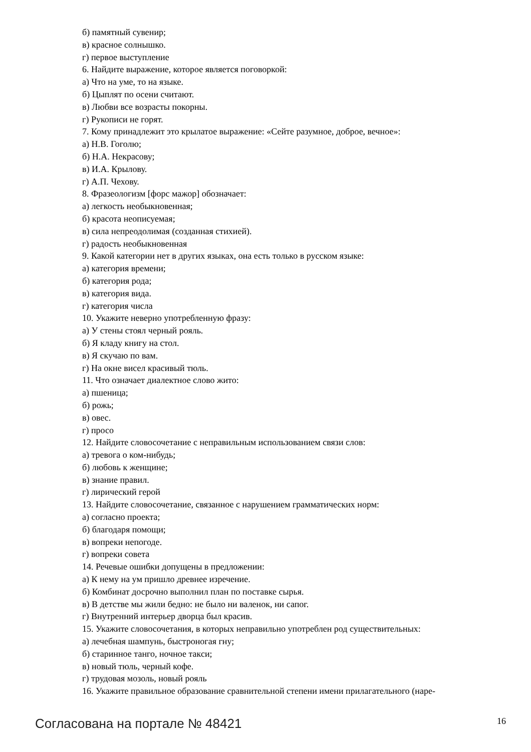б) памятный сувенир;
в) красное солнышко.
г) первое выступление
6. Найдите выражение, которое является поговоркой:
а) Что на уме, то на языке.
б) Цыплят по осени считают.
в) Любви все возрасты покорны.
г) Рукописи не горят.
7. Кому принадлежит это крылатое выражение: «Сейте разумное, доброе, вечное»:
а) Н.В. Гоголю;
б) Н.А. Некрасову;
в) И.А. Крылову.
г) А.П. Чехову.
8. Фразеологизм [форс мажор] обозначает:
а) легкость необыкновенная;
б) красота неописуемая;
в) сила непреодолимая (созданная стихией).
г) радость необыкновенная
9. Какой категории нет в других языках, она есть только в русском языке:
а) категория времени;
б) категория рода;
в) категория вида.
г) категория числа
10. Укажите неверно употребленную фразу:
а) У стены стоял черный рояль.
б) Я кладу книгу на стол.
в) Я скучаю по вам.
г) На окне висел красивый тюль.
11. Что означает диалектное слово жито:
а) пшеница;
б) рожь;
в) овес.
г) просо
12. Найдите словосочетание с неправильным использованием связи слов:
а) тревога о ком-нибудь;
б) любовь к женщине;
в) знание правил.
г) лирический герой
13. Найдите словосочетание, связанное с нарушением грамматических норм:
а) согласно проекта;
б) благодаря помощи;
в) вопреки непогоде.
г) вопреки совета
14. Речевые ошибки допущены в предложении:
а) К нему на ум пришло древнее изречение.
б) Комбинат досрочно выполнил план по поставке сырья.
в) В детстве мы жили бедно: не было ни валенок, ни сапог.
г) Внутренний интерьер дворца был красив.
15. Укажите словосочетания, в которых неправильно употреблен род существительных:
а) лечебная шампунь, быстроногая гну;
б) старинное танго, ночное такси;
в) новый тюль, черный кофе.
г) трудовая мозоль, новый рояль
16. Укажите правильное образование сравнительной степени имени прилагательного (наре-
Согласована на портале № 48421 16